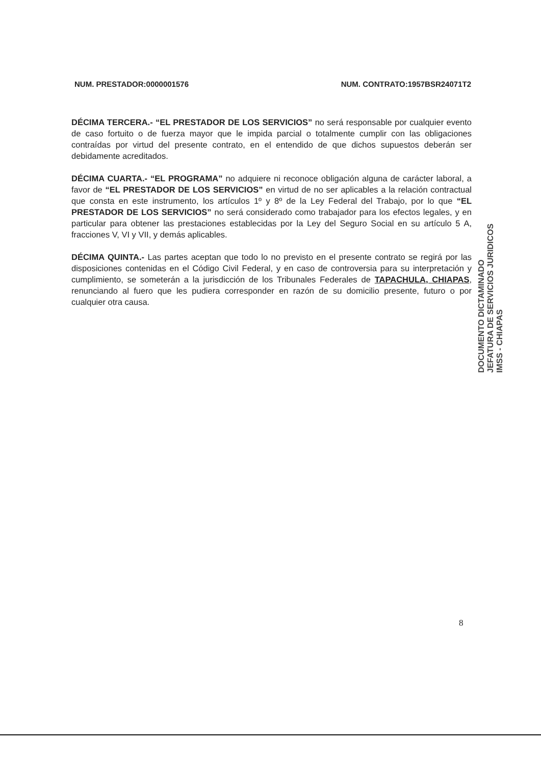NUM. PRESTADOR:0000001576 NUM. CONTRATO:1957BSR24071T2
DÉCIMA TERCERA.- “EL PRESTADOR DE LOS SERVICIOS” no será responsable por cualquier evento de caso fortuito o de fuerza mayor que le impida parcial o totalmente cumplir con las obligaciones contraídas por virtud del presente contrato, en el entendido de que dichos supuestos deberán ser debidamente acreditados.
DÉCIMA CUARTA.- “EL PROGRAMA” no adquiere ni reconoce obligación alguna de carácter laboral, a favor de “EL PRESTADOR DE LOS SERVICIOS” en virtud de no ser aplicables a la relación contractual que consta en este instrumento, los artículos 1º y 8º de la Ley Federal del Trabajo, por lo que “EL PRESTADOR DE LOS SERVICIOS” no será considerado como trabajador para los efectos legales, y en particular para obtener las prestaciones establecidas por la Ley del Seguro Social en su artículo 5 A, fracciones V, VI y VII, y demás aplicables.
DÉCIMA QUINTA.- Las partes aceptan que todo lo no previsto en el presente contrato se regirá por las disposiciones contenidas en el Código Civil Federal, y en caso de controversia para su interpretación y cumplimiento, se someterán a la jurisdicción de los Tribunales Federales de TAPACHULA, CHIAPAS, renunciando al fuero que les pudiera corresponder en razón de su domicilio presente, futuro o por cualquier otra causa.
DOCUMENTO DICTAMINADO
JEFATURA DE SERVICIOS JURIDICOS
IMSS - CHIAPAS
8